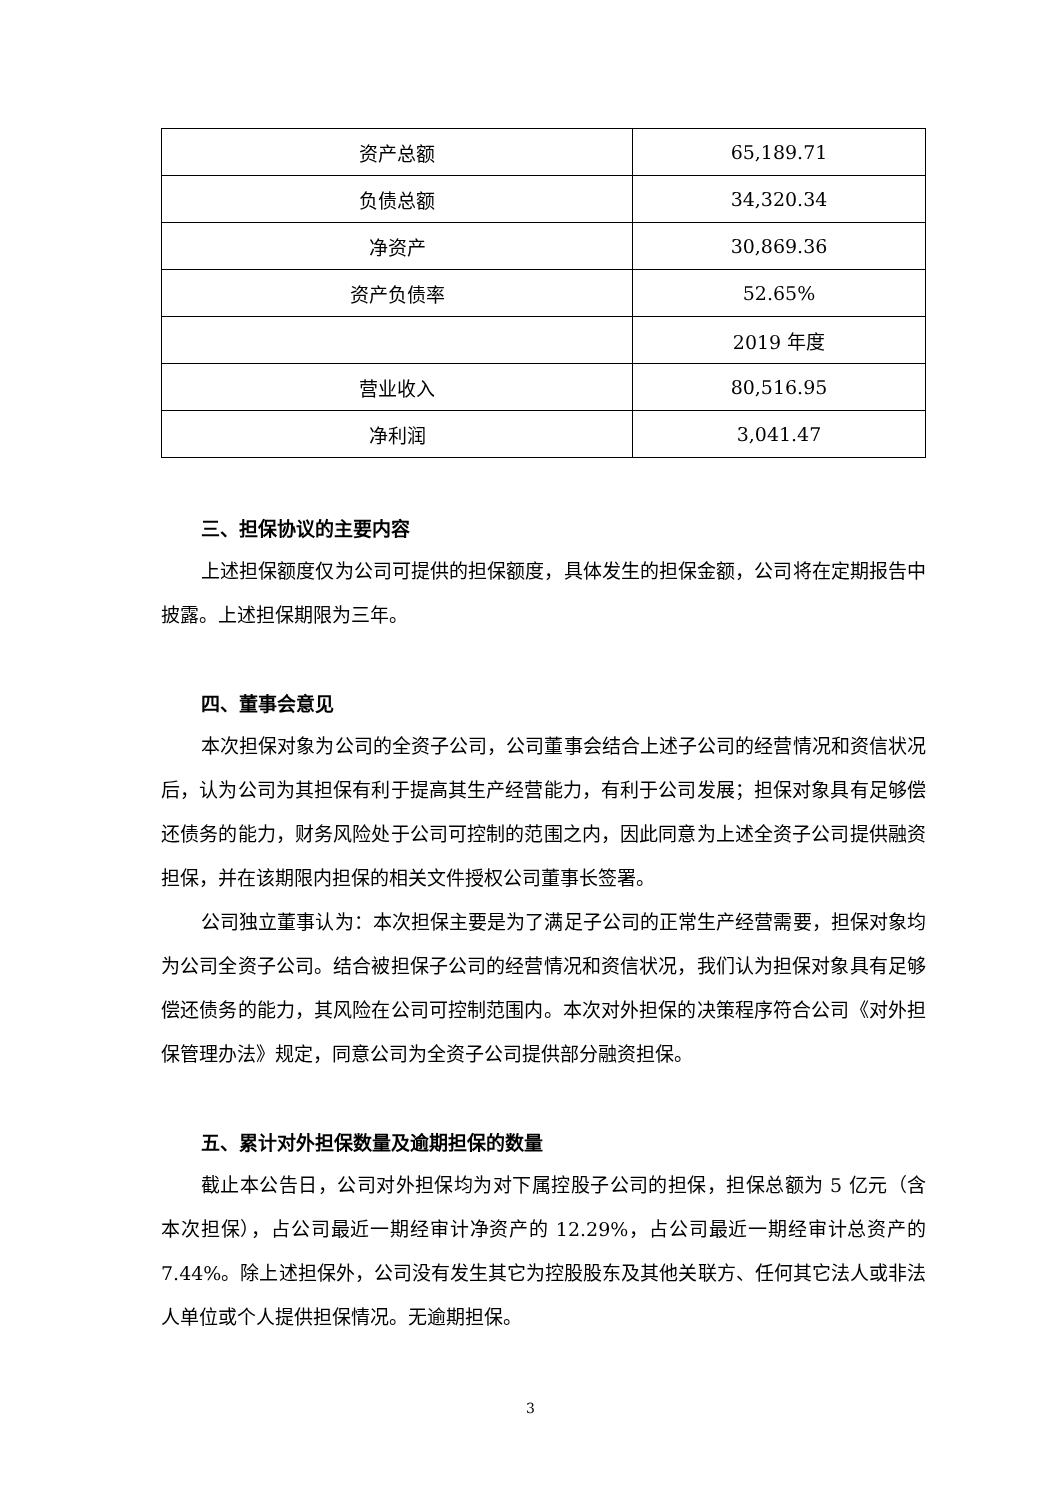| 资产总额 | 65,189.71 |
| 负债总额 | 34,320.34 |
| 净资产 | 30,869.36 |
| 资产负债率 | 52.65% |
| | 2019 年度 |
| 营业收入 | 80,516.95 |
| 净利润 | 3,041.47 |
三、担保协议的主要内容
上述担保额度仅为公司可提供的担保额度，具体发生的担保金额，公司将在定期报告中披露。上述担保期限为三年。
四、董事会意见
本次担保对象为公司的全资子公司，公司董事会结合上述子公司的经营情况和资信状况后，认为公司为其担保有利于提高其生产经营能力，有利于公司发展；担保对象具有足够偿还债务的能力，财务风险处于公司可控制的范围之内，因此同意为上述全资子公司提供融资担保，并在该期限内担保的相关文件授权公司董事长签署。
公司独立董事认为：本次担保主要是为了满足子公司的正常生产经营需要，担保对象均为公司全资子公司。结合被担保子公司的经营情况和资信状况，我们认为担保对象具有足够偿还债务的能力，其风险在公司可控制范围内。本次对外担保的决策程序符合公司《对外担保管理办法》规定，同意公司为全资子公司提供部分融资担保。
五、累计对外担保数量及逾期担保的数量
截止本公告日，公司对外担保均为对下属控股子公司的担保，担保总额为 5 亿元（含本次担保），占公司最近一期经审计净资产的 12.29%，占公司最近一期经审计总资产的 7.44%。除上述担保外，公司没有发生其它为控股股东及其他关联方、任何其它法人或非法人单位或个人提供担保情况。无逾期担保。
3